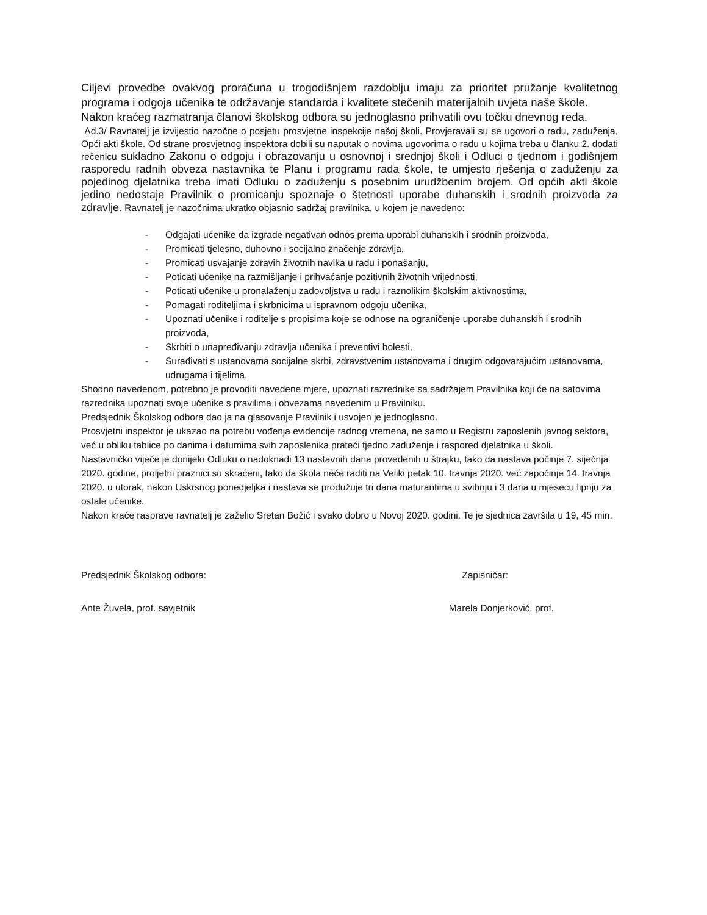Ciljevi provedbe ovakvog proračuna u trogodišnjem razdoblju imaju za prioritet pružanje kvalitetnog programa i odgoja učenika te održavanje standarda i kvalitete stečenih materijalnih uvjeta naše škole.
Nakon kraćeg razmatranja članovi školskog odbora su jednoglasno prihvatili ovu točku dnevnog reda.
Ad.3/ Ravnatelj je izvijestio nazočne o posjetu prosvjetne inspekcije našoj školi. Provjeravali su se ugovori o radu, zaduženja, Opći akti škole. Od strane prosvjetnog inspektora dobili su naputak o novima ugovorima o radu u kojima treba u članku 2. dodati rečenicu sukladno Zakonu o odgoju i obrazovanju u osnovnoj i srednjoj školi i Odluci o tjednom i godišnjem rasporedu radnih obveza nastavnika te Planu i programu rada škole, te umjesto rješenja o zaduženju za pojedinog djelatnika treba imati Odluku o zaduženju s posebnim urudžbenim brojem. Od općih akti škole jedino nedostaje Pravilnik o promicanju spoznaje o štetnosti uporabe duhanskih i srodnih proizvoda za zdravlje. Ravnatelj je nazočnima ukratko objasnio sadržaj pravilnika, u kojem je navedeno:
- Odgajati učenike da izgrade negativan odnos prema uporabi duhanskih i srodnih proizvoda,
- Promicati tjelesno, duhovno i socijalno značenje zdravlja,
- Promicati usvajanje zdravih životnih navika u radu i ponašanju,
- Poticati učenike na razmišljanje i prihvaćanje pozitivnih životnih vrijednosti,
- Poticati učenike u pronalaženju zadovoljstva u radu i raznolikim školskim aktivnostima,
- Pomagati roditeljima i skrbnicima u ispravnom odgoju učenika,
- Upoznati učenike i roditelje s propisima koje se odnose na ograničenje uporabe duhanskih i srodnih proizvoda,
- Skrbiti o unapređivanju zdravlja učenika i preventivi bolesti,
- Surađivati s ustanovama socijalne skrbi, zdravstvenim ustanovama i drugim odgovarajućim ustanovama, udrugama i tijelima.
Shodno navedenom, potrebno je provoditi navedene mjere, upoznati razrednike sa sadržajem Pravilnika koji će na satovima razrednika upoznati svoje učenike s pravilima i obvezama navedenim u Pravilniku.
Predsjednik Školskog odbora dao ja na glasovanje Pravilnik i usvojen je jednoglasno.
Prosvjetni inspektor je ukazao na potrebu vođenja evidencije radnog vremena, ne samo u Registru zaposlenih javnog sektora, već u obliku tablice po danima i datumima svih zaposlenika prateći tjedno zaduženje i raspored djelatnika u školi.
Nastavničko vijeće je donijelo Odluku o nadoknadi 13 nastavnih dana provedenih u štrajku, tako da nastava počinje 7. siječnja 2020. godine, proljetni praznici su skraćeni, tako da škola neće raditi na Veliki petak 10. travnja 2020. već započinje 14. travnja 2020. u utorak, nakon Uskrsnog ponedjeljka i nastava se produžuje tri dana maturantima u svibnju i 3 dana u mjesecu lipnju za ostale učenike.
Nakon kraće rasprave ravnatelj je zaželio Sretan Božić i svako dobro u Novoj 2020. godini. Te je sjednica završila u 19, 45 min.
Predsjednik Školskog odbora: Zapisničar:
Ante Žuvela, prof. savjetnik Marela Donjerković, prof.